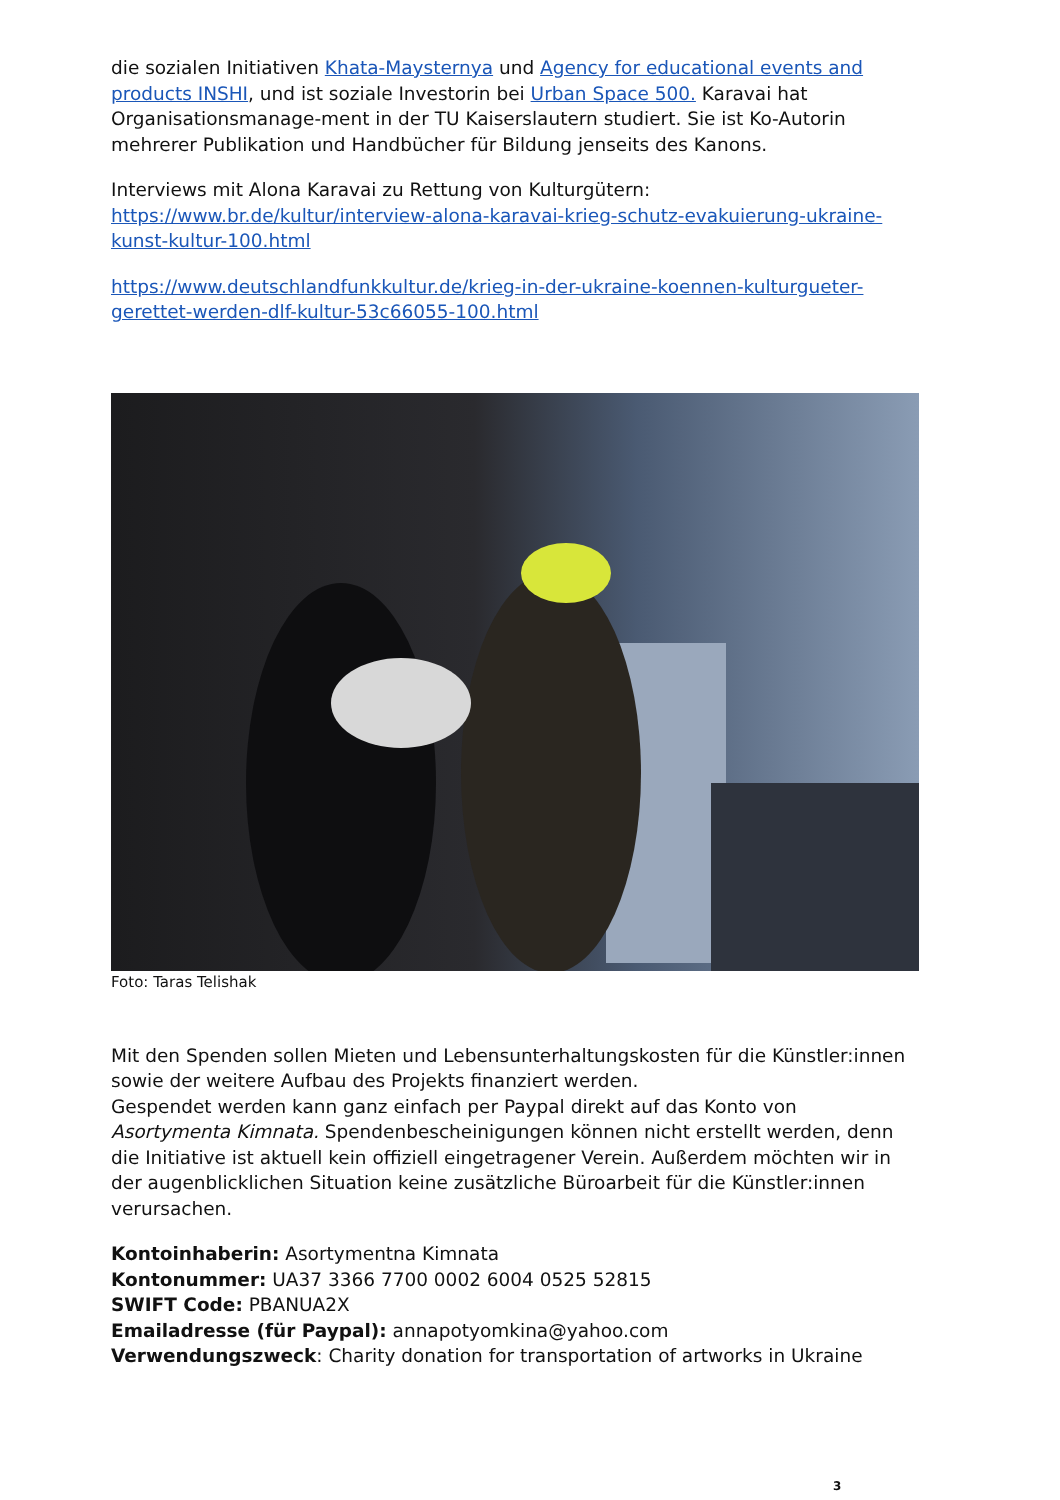die sozialen Initiativen Khata-Maysternya und Agency for educational events and products INSHI, und ist soziale Investorin bei Urban Space 500. Karavai hat Organisationsmanage-ment in der TU Kaiserslautern studiert. Sie ist Ko-Autorin mehrerer Publikation und Handbücher für Bildung jenseits des Kanons.
Interviews mit Alona Karavai zu Rettung von Kulturgütern:
https://www.br.de/kultur/interview-alona-karavai-krieg-schutz-evakuierung-ukraine-kunst-kultur-100.html
https://www.deutschlandfunkkultur.de/krieg-in-der-ukraine-koennen-kulturgueter-gerettet-werden-dlf-kultur-53c66055-100.html
Foto: Taras Telishak
Mit den Spenden sollen Mieten und Lebensunterhaltungskosten für die Künstler:innen sowie der weitere Aufbau des Projekts finanziert werden.
Gespendet werden kann ganz einfach per Paypal direkt auf das Konto von Asortymenta Kimnata. Spendenbescheinigungen können nicht erstellt werden, denn die Initiative ist aktuell kein offiziell eingetragener Verein. Außerdem möchten wir in der augenblicklichen Situation keine zusätzliche Büroarbeit für die Künstler:innen verursachen.
Kontoinhaberin: Asortymentna Kimnata
Kontonummer: UA37 3366 7700 0002 6004 0525 52815
SWIFT Code: PBANUA2X
Emailadresse (für Paypal): annapotyomkina@yahoo.com
Verwendungszweck: Charity donation for transportation of artworks in Ukraine
3